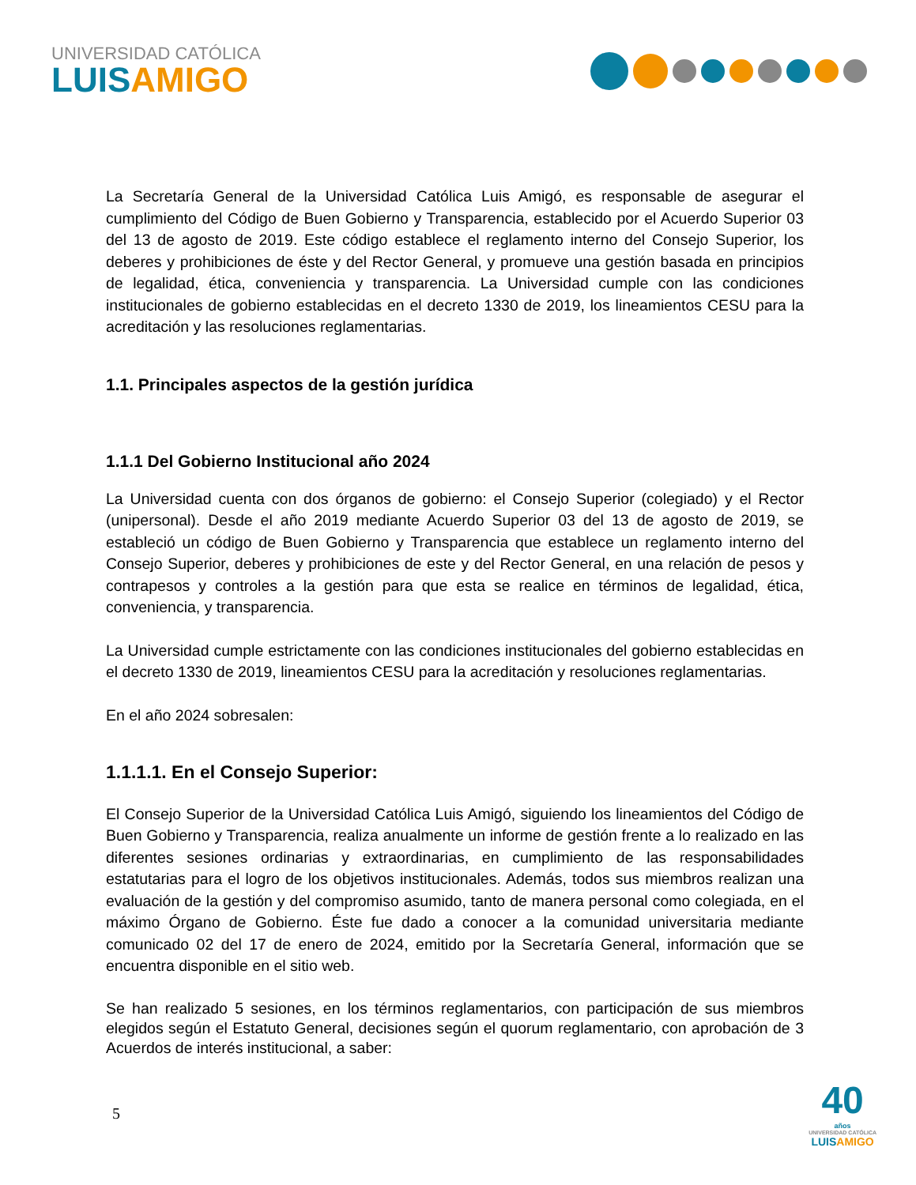UNIVERSIDAD CATÓLICA
LUISAMIGO
La Secretaría General de la Universidad Católica Luis Amigó, es responsable de asegurar el cumplimiento del Código de Buen Gobierno y Transparencia, establecido por el Acuerdo Superior 03 del 13 de agosto de 2019. Este código establece el reglamento interno del Consejo Superior, los deberes y prohibiciones de éste y del Rector General, y promueve una gestión basada en principios de legalidad, ética, conveniencia y transparencia. La Universidad cumple con las condiciones institucionales de gobierno establecidas en el decreto 1330 de 2019, los lineamientos CESU para la acreditación y las resoluciones reglamentarias.
1.1. Principales aspectos de la gestión jurídica
1.1.1 Del Gobierno Institucional año 2024
La Universidad cuenta con dos órganos de gobierno: el Consejo Superior (colegiado) y el Rector (unipersonal). Desde el año 2019 mediante Acuerdo Superior 03 del 13 de agosto de 2019, se estableció un código de Buen Gobierno y Transparencia que establece un reglamento interno del Consejo Superior, deberes y prohibiciones de este y del Rector General, en una relación de pesos y contrapesos y controles a la gestión para que esta se realice en términos de legalidad, ética, conveniencia, y transparencia.
La Universidad cumple estrictamente con las condiciones institucionales del gobierno establecidas en el decreto 1330 de 2019, lineamientos CESU para la acreditación y resoluciones reglamentarias.
En el año 2024 sobresalen:
1.1.1.1. En el Consejo Superior:
El Consejo Superior de la Universidad Católica Luis Amigó, siguiendo los lineamientos del Código de Buen Gobierno y Transparencia, realiza anualmente un informe de gestión frente a lo realizado en las diferentes sesiones ordinarias y extraordinarias, en cumplimiento de las responsabilidades estatutarias para el logro de los objetivos institucionales. Además, todos sus miembros realizan una evaluación de la gestión y del compromiso asumido, tanto de manera personal como colegiada, en el máximo Órgano de Gobierno. Éste fue dado a conocer a la comunidad universitaria mediante comunicado 02 del 17 de enero de 2024, emitido por la Secretaría General, información que se encuentra disponible en el sitio web.
Se han realizado 5 sesiones, en los términos reglamentarios, con participación de sus miembros elegidos según el Estatuto General, decisiones según el quorum reglamentario, con aprobación de 3 Acuerdos de interés institucional, a saber:
5
40
años
UNIVERSIDAD CATÓLICA
LUISAMIGO